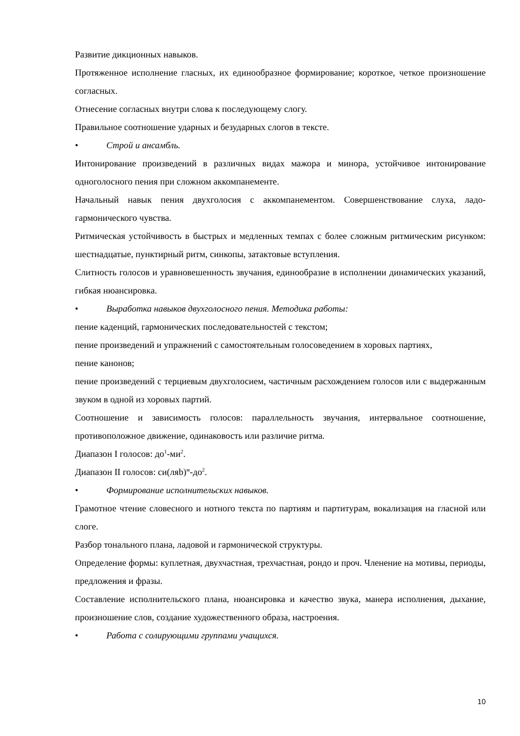Развитие дикционных навыков.
Протяженное исполнение гласных, их единообразное формирование; короткое, четкое произношение согласных.
Отнесение согласных внутри слова к последующему слогу.
Правильное соотношение ударных и безударных слогов в тексте.
• Строй и ансамбль.
Интонирование произведений в различных видах мажора и минора, устойчивое интонирование одноголосного пения при сложном аккомпанементе.
Начальный навык пения двухголосия с аккомпанементом. Совершенствование слуха, ладо-гармонического чувства.
Ритмическая устойчивость в быстрых и медленных темпах с более сложным ритмическим рисунком: шестнадцатые, пунктирный ритм, синкопы, затактовые вступления.
Слитность голосов и уравновешенность звучания, единообразие в исполнении динамических указаний, гибкая нюансировка.
• Выработка навыков двухголосного пения. Методика работы:
пение каденций, гармонических последовательностей с текстом;
пение произведений и упражнений с самостоятельным голосоведением в хоровых партиях,
пение канонов;
пение произведений с терциевым двухголосием, частичным расхождением голосов или с выдержанным звуком в одной из хоровых партий.
Соотношение и зависимость голосов: параллельность звучания, интервальное соотношение, противоположное движение, одинаковость или различие ритма.
Диапазон I голосов: до<sup>1</sup>-ми<sup>2</sup>.
Диапазон II голосов: си(ляb)<sup>м</sup>-до<sup>2</sup>.
• Формирование исполнительских навыков.
Грамотное чтение словесного и нотного текста по партиям и партитурам, вокализация на гласной или слоге.
Разбор тонального плана, ладовой и гармонической структуры.
Определение формы: куплетная, двухчастная, трехчастная, рондо и проч. Членение на мотивы, периоды, предложения и фразы.
Составление исполнительского плана, нюансировка и качество звука, манера исполнения, дыхание, произношение слов, создание художественного образа, настроения.
• Работа с солирующими группами учащихся.
10